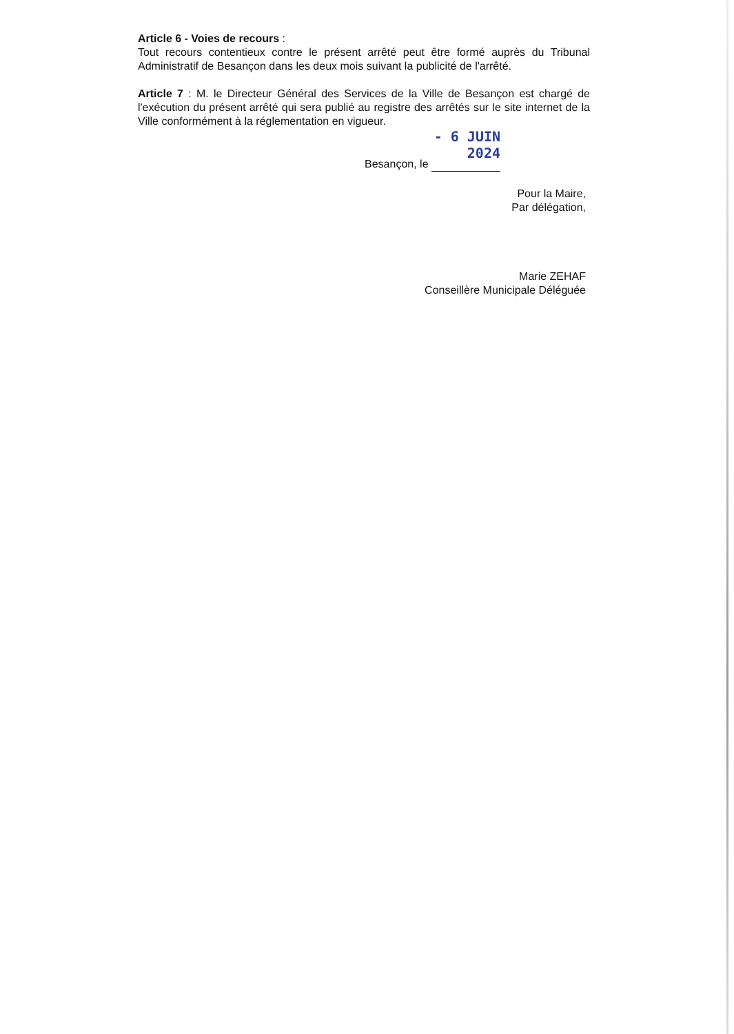Article 6 - Voies de recours :
Tout recours contentieux contre le présent arrêté peut être formé auprès du Tribunal Administratif de Besançon dans les deux mois suivant la publicité de l'arrêté.
Article 7 : M. le Directeur Général des Services de la Ville de Besançon est chargé de l'exécution du présent arrêté qui sera publié au registre des arrêtés sur le site internet de la Ville conformément à la réglementation en vigueur.
Besançon, le - 6 JUIN 2024
Pour la Maire,
Par délégation,
Marie ZEHAF
Conseillère Municipale Déléguée